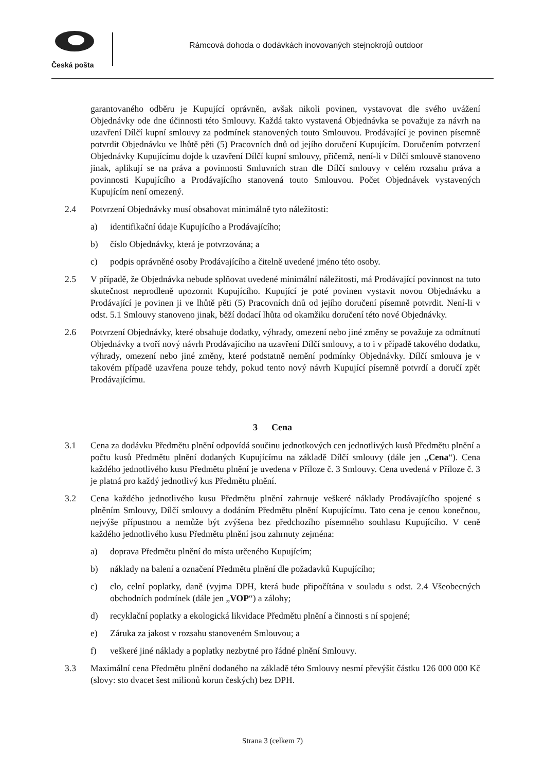Česká pošta
Rámcová dohoda o dodávkách inovovaných stejnokrojů outdoor
garantovaného odběru je Kupující oprávněn, avšak nikoli povinen, vystavovat dle svého uvážení Objednávky ode dne účinnosti této Smlouvy. Každá takto vystavená Objednávka se považuje za návrh na uzavření Dílčí kupní smlouvy za podmínek stanovených touto Smlouvou. Prodávající je povinen písemně potvrdit Objednávku ve lhůtě pěti (5) Pracovních dnů od jejího doručení Kupujícím. Doručením potvrzení Objednávky Kupujícímu dojde k uzavření Dílčí kupní smlouvy, přičemž, není-li v Dílčí smlouvě stanoveno jinak, aplikují se na práva a povinnosti Smluvních stran dle Dílčí smlouvy v celém rozsahu práva a povinnosti Kupujícího a Prodávajícího stanovená touto Smlouvou. Počet Objednávek vystavených Kupujícím není omezený.
2.4 Potvrzení Objednávky musí obsahovat minimálně tyto náležitosti:
a) identifikační údaje Kupujícího a Prodávajícího;
b) číslo Objednávky, která je potvrzována; a
c) podpis oprávněné osoby Prodávajícího a čitelně uvedené jméno této osoby.
2.5 V případě, že Objednávka nebude splňovat uvedené minimální náležitosti, má Prodávající povinnost na tuto skutečnost neprodleně upozornit Kupujícího. Kupující je poté povinen vystavit novou Objednávku a Prodávající je povinen ji ve lhůtě pěti (5) Pracovních dnů od jejího doručení písemně potvrdit. Není-li v odst. 5.1 Smlouvy stanoveno jinak, běží dodací lhůta od okamžiku doručení této nové Objednávky.
2.6 Potvrzení Objednávky, které obsahuje dodatky, výhrady, omezení nebo jiné změny se považuje za odmítnutí Objednávky a tvoří nový návrh Prodávajícího na uzavření Dílčí smlouvy, a to i v případě takového dodatku, výhrady, omezení nebo jiné změny, které podstatně nemění podmínky Objednávky. Dílčí smlouva je v takovém případě uzavřena pouze tehdy, pokud tento nový návrh Kupující písemně potvrdí a doručí zpět Prodávajícímu.
3 Cena
3.1 Cena za dodávku Předmětu plnění odpovídá součinu jednotkových cen jednotlivých kusů Předmětu plnění a počtu kusů Předmětu plnění dodaných Kupujícímu na základě Dílčí smlouvy (dále jen „Cena“). Cena každého jednotlivého kusu Předmětu plnění je uvedena v Příloze č. 3 Smlouvy. Cena uvedená v Příloze č. 3 je platná pro každý jednotlivý kus Předmětu plnění.
3.2 Cena každého jednotlivého kusu Předmětu plnění zahrnuje veškeré náklady Prodávajícího spojené s plněním Smlouvy, Dílčí smlouvy a dodáním Předmětu plnění Kupujícímu. Tato cena je cenou konečnou, nejvýše přípustnou a nemůže být zvýšena bez předchozího písemného souhlasu Kupujícího. V ceně každého jednotlivého kusu Předmětu plnění jsou zahrnuty zejména:
a) doprava Předmětu plnění do místa určeného Kupujícím;
b) náklady na balení a označení Předmětu plnění dle požadavků Kupujícího;
c) clo, celní poplatky, daně (vyjma DPH, která bude připočítána v souladu s odst. 2.4 Všeobecných obchodních podmínek (dále jen „VOP“) a zálohy;
d) recyklační poplatky a ekologická likvidace Předmětu plnění a činnosti s ní spojené;
e) Záruka za jakost v rozsahu stanoveném Smlouvou; a
f) veškeré jiné náklady a poplatky nezbytné pro řádné plnění Smlouvy.
3.3 Maximální cena Předmětu plnění dodaného na základě této Smlouvy nesmí převýšit částku 126 000 000 Kč (slovy: sto dvacet šest milionů korun českých) bez DPH.
Strana 3 (celkem 7)